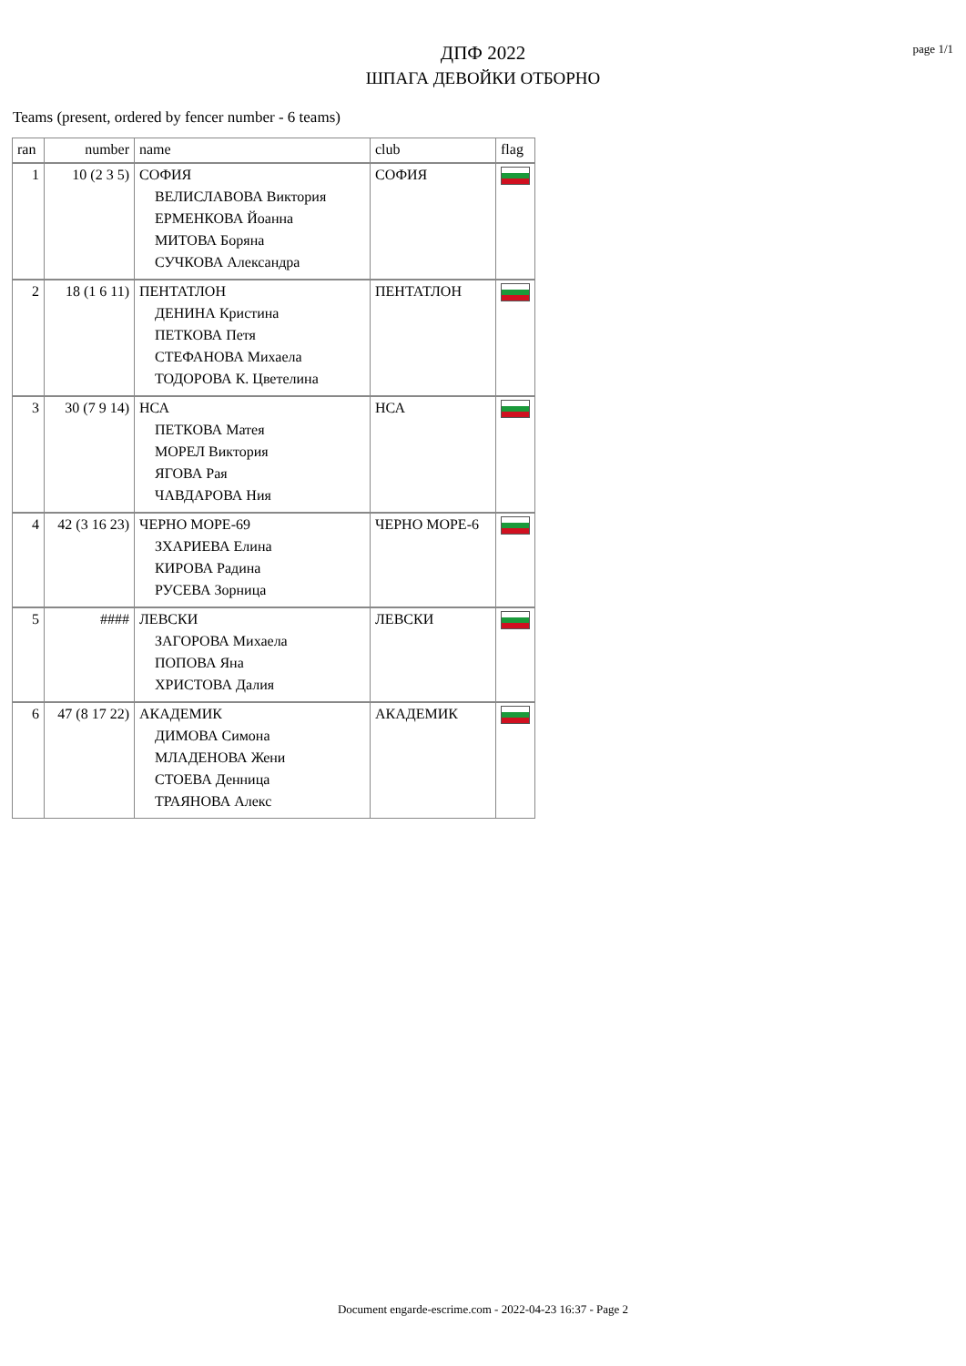page 1/1
ДПФ 2022
ШПАГА ДЕВОЙКИ ОТБОРНО
Teams (present, ordered by fencer number - 6 teams)
| ran | number | name | club | flag |
| --- | --- | --- | --- | --- |
| 1 | 10 (2 3 5) | СОФИЯ ВЕЛИСЛАВОВА Виктория ЕРМЕНКОВА Йоанна МИТОВА Боряна СУЧКОВА Александра | СОФИЯ | |
| 2 | 18 (1 6 11) | ПЕНТАТЛОН ДЕНИНА Кристина ПЕТКОВА Петя СТЕФАНОВА Михаела ТОДОРОВА К. Цветелина | ПЕНТАТЛОН | |
| 3 | 30 (7 9 14) | НСА ПЕТКОВА Матея МОРЕЛ Виктория ЯГОВА Рая ЧАВДАРОВА Ния | НСА | |
| 4 | 42 (3 16 23) | ЧЕРНО МОРЕ-69 ЗХАРИЕВА Елина КИРОВА Радина РУСЕВА Зорница | ЧЕРНО МОРЕ-6 | |
| 5 | #### | ЛЕВСКИ ЗАГОРОВА Михаела ПОПОВА Яна ХРИСТОВА Далия | ЛЕВСКИ | |
| 6 | 47 (8 17 22) | АКАДЕМИК ДИМОВА Симона МЛАДЕНОВА Жени СТОЕВА Денница ТРАЯНОВА Алекс | АКАДЕМИК | |
Document engarde-escrime.com - 2022-04-23 16:37 - Page 2